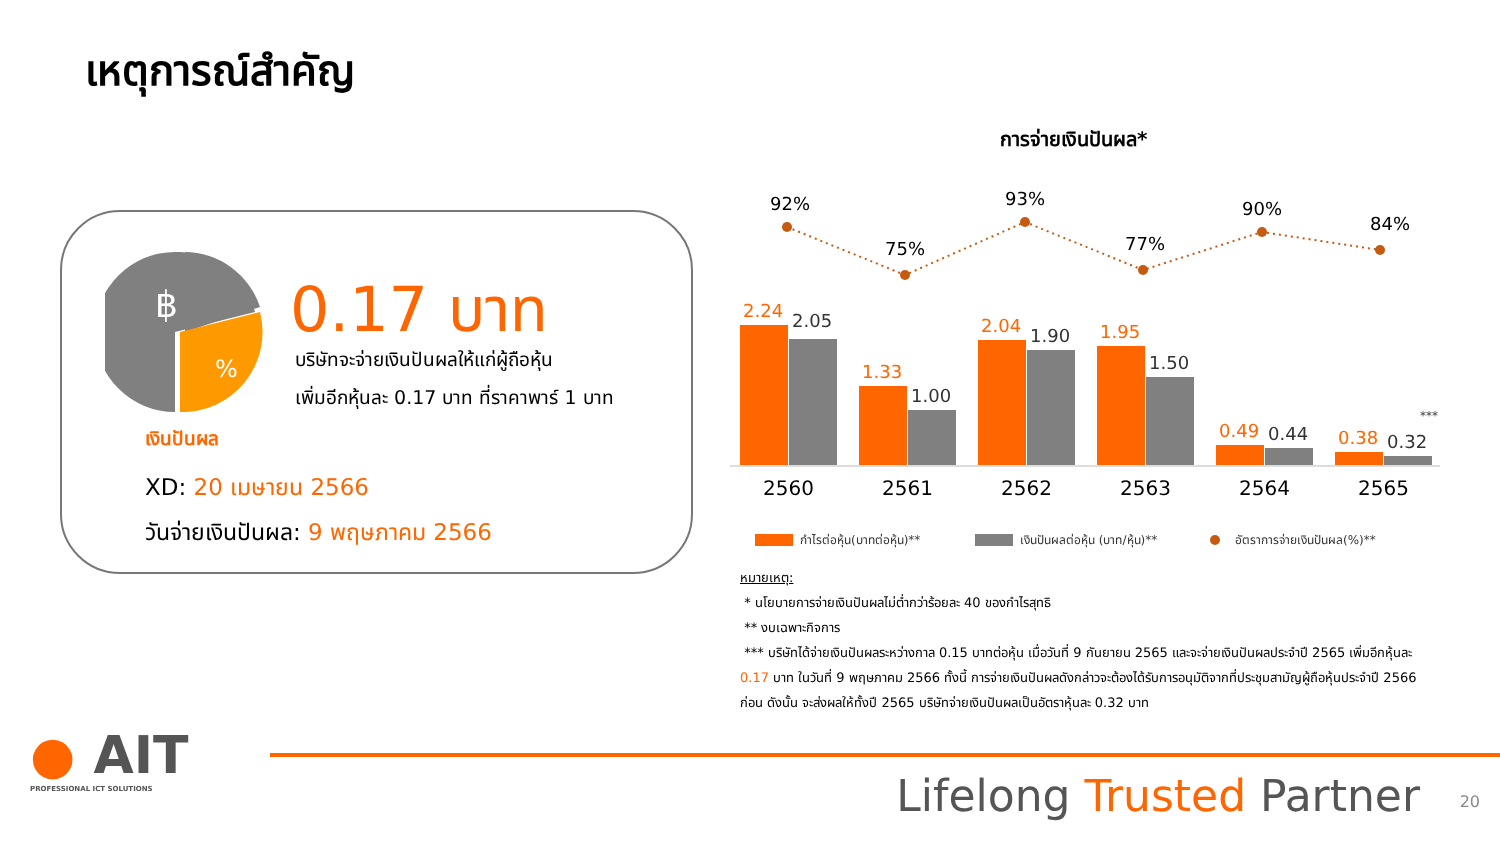เหตุการณ์สำคัญ
฿
%
0.17 บาท
บริษัทจะจ่ายเงินปันผลให้แก่ผู้ถือหุ้น
เพิ่มอีกหุ้นละ 0.17 บาท ที่ราคาพาร์ 1 บาท
เงินปันผล
XD: 20 เมษายน 2566
วันจ่ายเงินปันผล: 9 พฤษภาคม 2566
การจ่ายเงินปันผล*
92%
75%
93%
77%
90%
84%
2.24
1.33
2.04
1.95
0.49
0.38
2.05
1.00
1.90
1.50
0.44
0.32
***
2560
2561
2562
2563
2564
2565
กำไรต่อหุ้น(บาทต่อหุ้น)**
เงินปันผลต่อหุ้น (บาท/หุ้น)**
อัตราการจ่ายเงินปันผล(%)**
หมายเหตุ:
* นโยบายการจ่ายเงินปันผลไม่ต่ำกว่าร้อยละ 40 ของกำไรสุทธิ
** งบเฉพาะกิจการ
*** บริษัทได้จ่ายเงินปันผลระหว่างกาล 0.15 บาทต่อหุ้น เมื่อวันที่ 9 กันยายน 2565 และจะจ่ายเงินปันผลประจำปี 2565 เพิ่มอีกหุ้นละ 0.17 บาท ในวันที่ 9 พฤษภาคม 2566 ทั้งนี้ การจ่ายเงินปันผลดังกล่าวจะต้องได้รับการอนุมัติจากที่ประชุมสามัญผู้ถือหุ้นประจำปี 2566 ก่อน ดังนั้น จะส่งผลให้ทั้งปี 2565 บริษัทจ่ายเงินปันผลเป็นอัตราหุ้นละ 0.32 บาท
● AIT
PROFESSIONAL ICT SOLUTIONS
Lifelong Trusted Partner 20